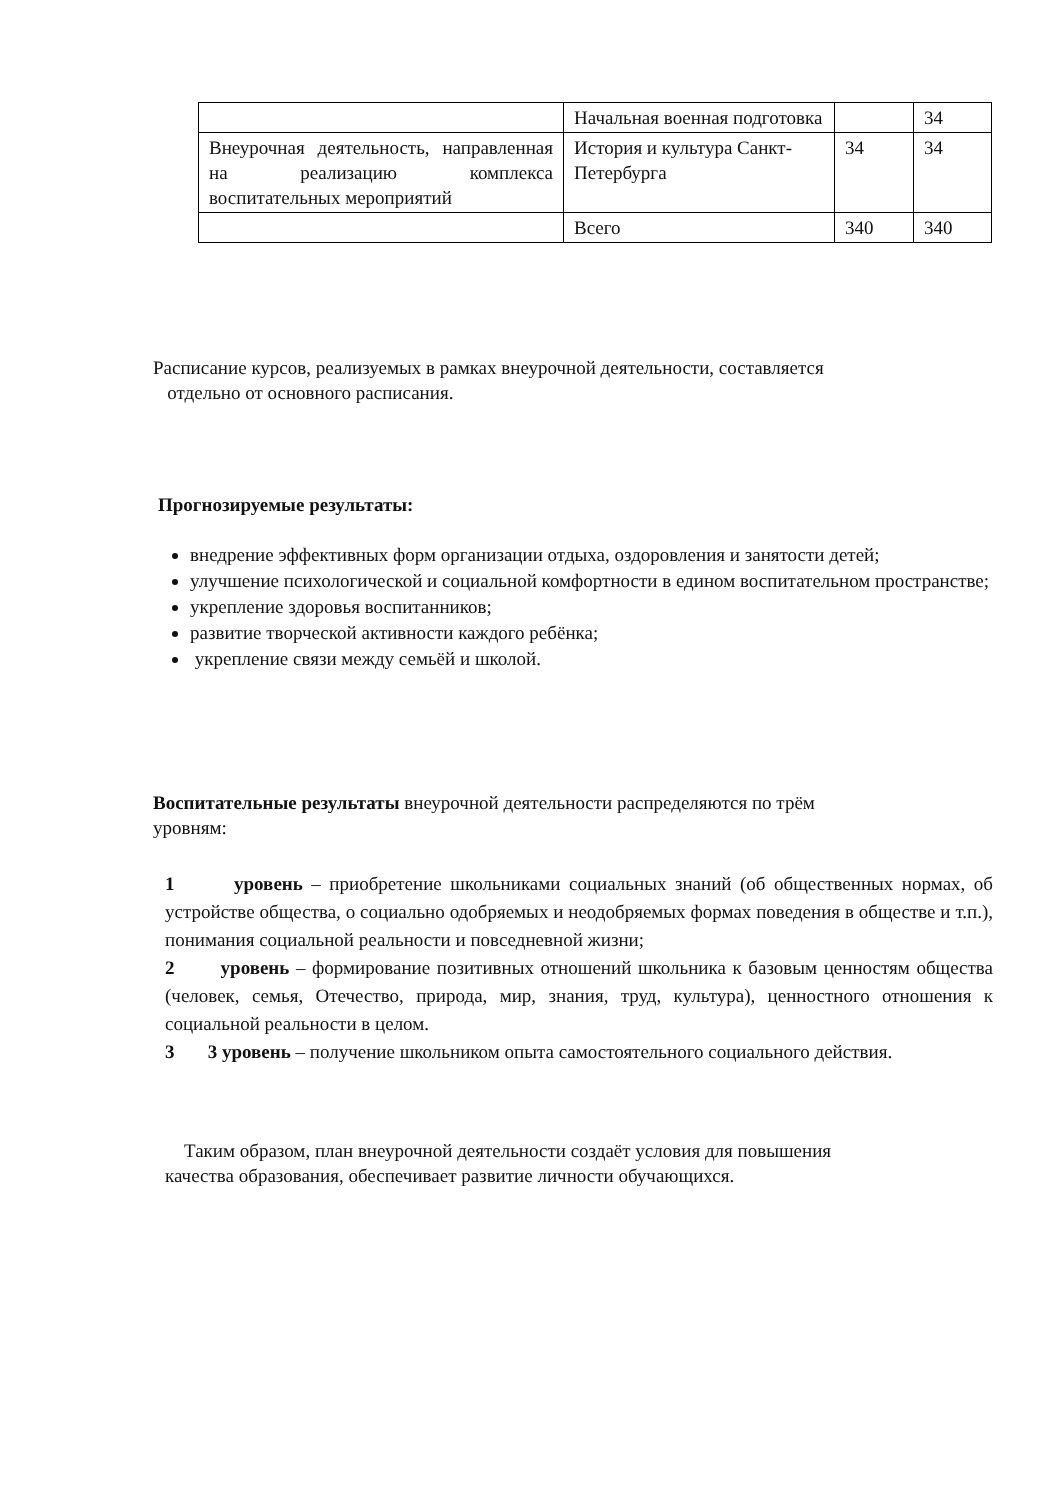| | Начальная военная подготовка | | 34 |
| Внеурочная деятельность, направленная на реализацию комплекса воспитательных мероприятий | История и культура Санкт-Петербурга | 34 | 34 |
| | Всего | 340 | 340 |
Расписание курсов, реализуемых в рамках внеурочной деятельности, составляется
отдельно от основного расписания.
Прогнозируемые результаты:
внедрение эффективных форм организации отдыха, оздоровления и занятости детей;
улучшение психологической и социальной комфортности в едином воспитательном пространстве;
укрепление здоровья воспитанников;
развитие творческой активности каждого ребёнка;
укрепление связи между семьёй и школой.
Воспитательные результаты внеурочной деятельности распределяются по трём
уровням:
1 уровень – приобретение школьниками социальных знаний (об общественных нормах, об устройстве общества, о социально одобряемых и неодобряемых формах поведения в обществе и т.п.), понимания социальной реальности и повседневной жизни;
2 уровень – формирование позитивных отношений школьника к базовым ценностям общества (человек, семья, Отечество, природа, мир, знания, труд, культура), ценностного отношения к социальной реальности в целом.
3 3 уровень – получение школьником опыта самостоятельного социального действия.
Таким образом, план внеурочной деятельности создаёт условия для повышения
качества образования, обеспечивает развитие личности обучающихся.